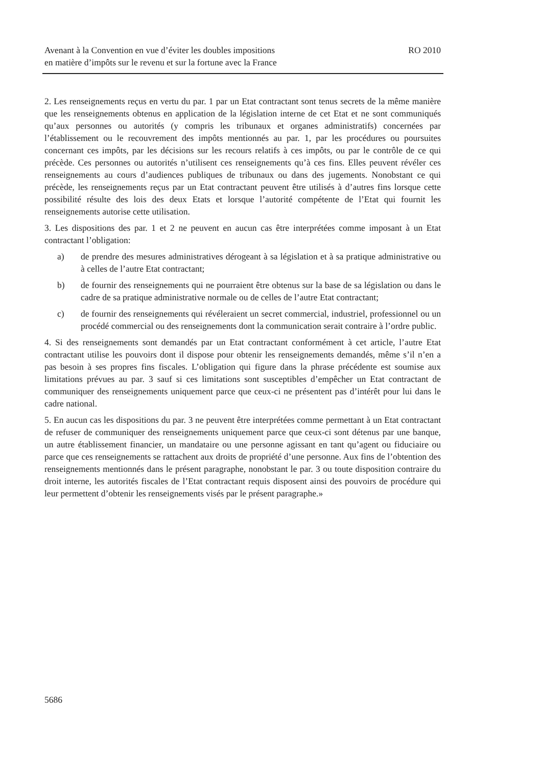Avenant à la Convention en vue d’éviter les doubles impositions
en matière d’impôts sur le revenu et sur la fortune avec la France
RO 2010
2. Les renseignements reçus en vertu du par. 1 par un Etat contractant sont tenus secrets de la même manière que les renseignements obtenus en application de la législation interne de cet Etat et ne sont communiqués qu’aux personnes ou autorités (y compris les tribunaux et organes administratifs) concernées par l’établissement ou le recouvrement des impôts mentionnés au par. 1, par les procédures ou poursuites concernant ces impôts, par les décisions sur les recours relatifs à ces impôts, ou par le contrôle de ce qui précède. Ces personnes ou autorités n’utilisent ces renseignements qu’à ces fins. Elles peuvent révéler ces renseignements au cours d’audiences publiques de tribunaux ou dans des jugements. Nonobstant ce qui précède, les renseignements reçus par un Etat contractant peuvent être utilisés à d’autres fins lorsque cette possibilité résulte des lois des deux Etats et lorsque l’autorité compétente de l’Etat qui fournit les renseignements autorise cette utilisation.
3. Les dispositions des par. 1 et 2 ne peuvent en aucun cas être interprétées comme imposant à un Etat contractant l’obligation:
a) de prendre des mesures administratives dérogeant à sa législation et à sa pratique administrative ou à celles de l’autre Etat contractant;
b) de fournir des renseignements qui ne pourraient être obtenus sur la base de sa législation ou dans le cadre de sa pratique administrative normale ou de celles de l’autre Etat contractant;
c) de fournir des renseignements qui révéleraient un secret commercial, industriel, professionnel ou un procédé commercial ou des renseignements dont la communication serait contraire à l’ordre public.
4. Si des renseignements sont demandés par un Etat contractant conformément à cet article, l’autre Etat contractant utilise les pouvoirs dont il dispose pour obtenir les renseignements demandés, même s’il n’en a pas besoin à ses propres fins fiscales. L’obligation qui figure dans la phrase précédente est soumise aux limitations prévues au par. 3 sauf si ces limitations sont susceptibles d’empêcher un Etat contractant de communiquer des renseignements uniquement parce que ceux-ci ne présentent pas d’intérêt pour lui dans le cadre national.
5. En aucun cas les dispositions du par. 3 ne peuvent être interprétées comme permettant à un Etat contractant de refuser de communiquer des renseignements uniquement parce que ceux-ci sont détenus par une banque, un autre établissement financier, un mandataire ou une personne agissant en tant qu’agent ou fiduciaire ou parce que ces renseignements se rattachent aux droits de propriété d’une personne. Aux fins de l’obtention des renseignements mentionnés dans le présent paragraphe, nonobstant le par. 3 ou toute disposition contraire du droit interne, les autorités fiscales de l’Etat contractant requis disposent ainsi des pouvoirs de procédure qui leur permettent d’obtenir les renseignements visés par le présent paragraphe.»
5686